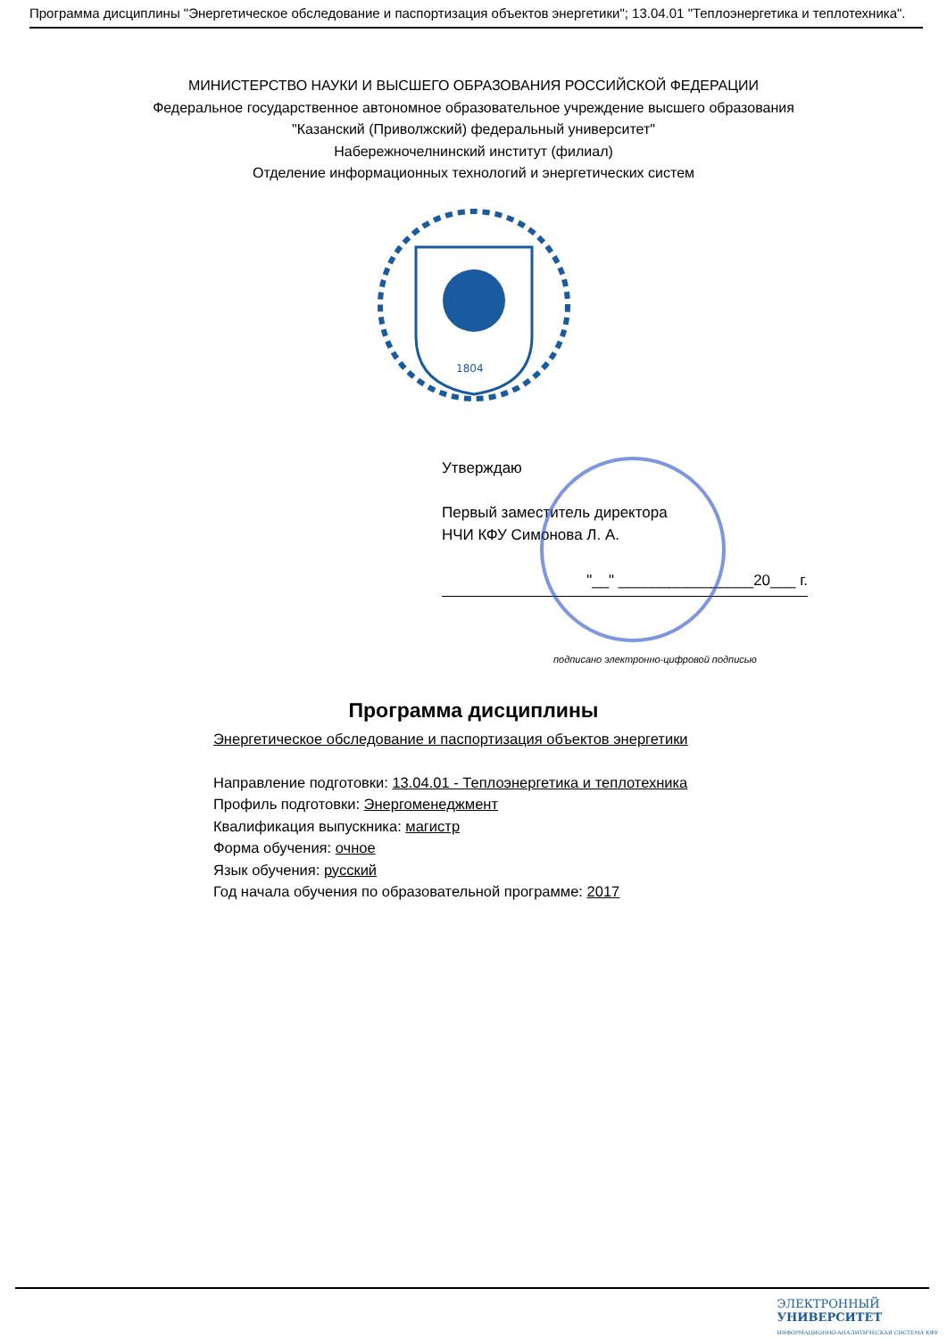Программа дисциплины "Энергетическое обследование и паспортизация объектов энергетики"; 13.04.01 "Теплоэнергетика и теплотехника".
МИНИСТЕРСТВО НАУКИ И ВЫСШЕГО ОБРАЗОВАНИЯ РОССИЙСКОЙ ФЕДЕРАЦИИ
Федеральное государственное автономное образовательное учреждение высшего образования
"Казанский (Приволжский) федеральный университет"
Набережночелнинский институт (филиал)
Отделение информационных технологий и энергетических систем
1804
Утверждаю
Первый заместитель директора
НЧИ КФУ Симонова Л. А.
"__" ________________20___ г.
подписано электронно-цифровой подписью
Программа дисциплины
Энергетическое обследование и паспортизация объектов энергетики
Направление подготовки: 13.04.01 - Теплоэнергетика и теплотехника
Профиль подготовки: Энергоменеджмент
Квалификация выпускника: магистр
Форма обучения: очное
Язык обучения: русский
Год начала обучения по образовательной программе: 2017
ЭЛЕКТРОННЫЙ
УНИВЕРСИТЕТ
ИНФОРМАЦИОННО-АНАЛИТИЧЕСКАЯ СИСТЕМА КФУ